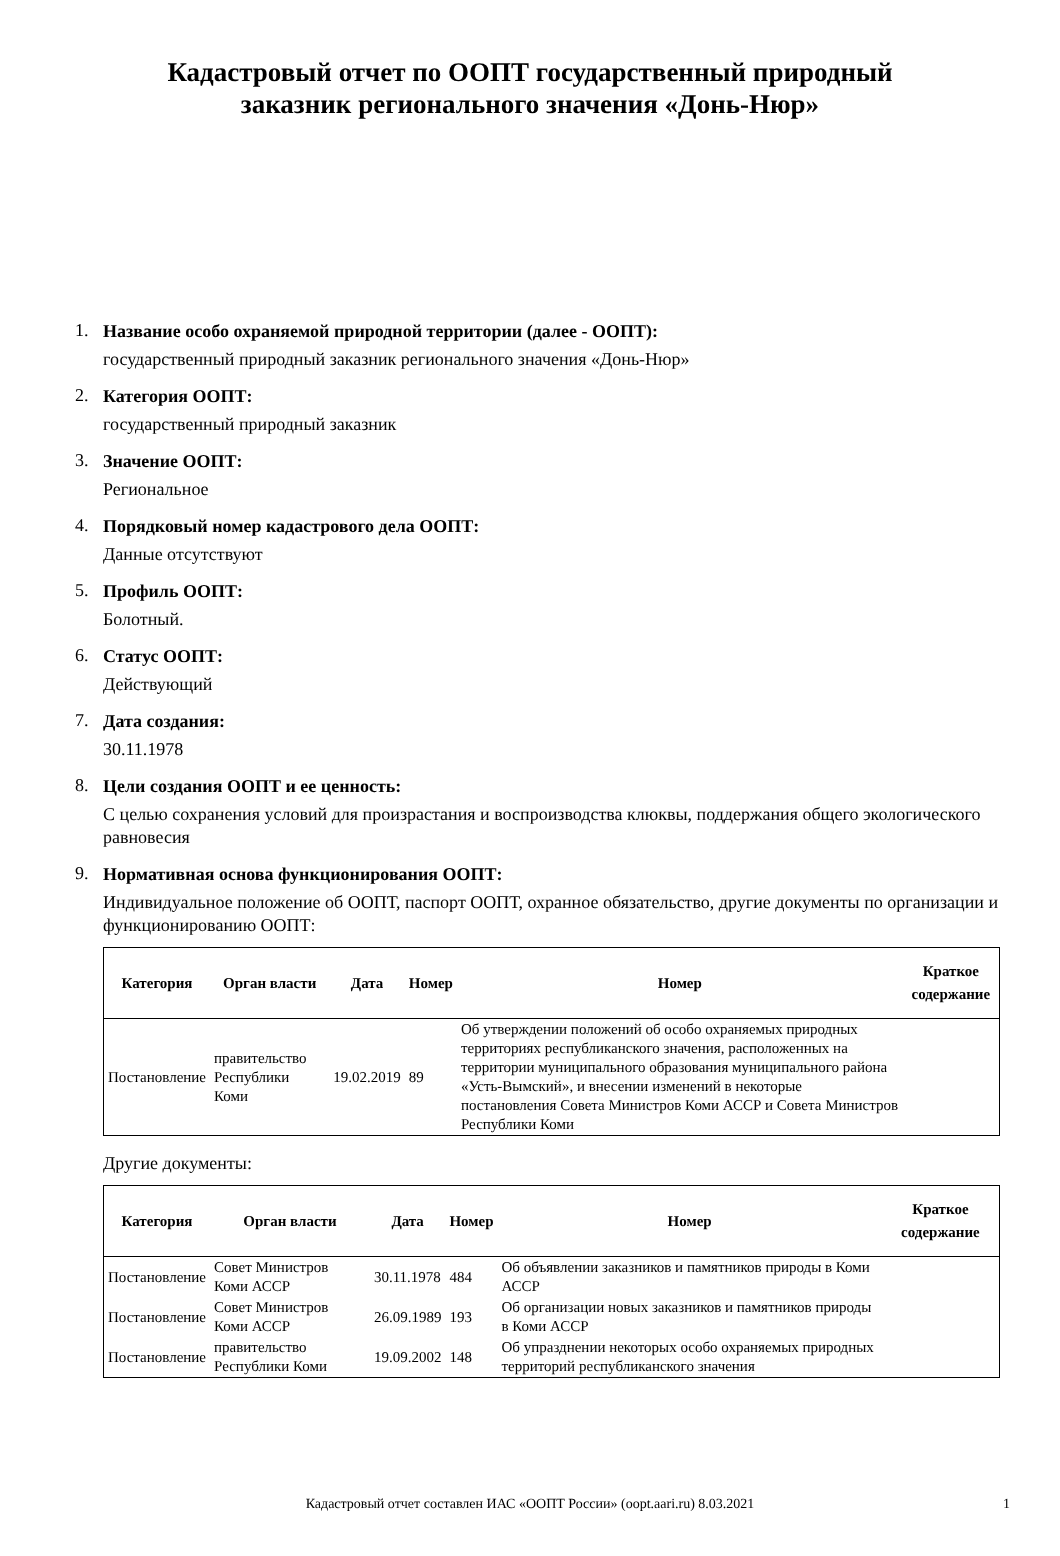Кадастровый отчет по ООПТ государственный природный заказник регионального значения «Донь-Нюр»
1.
Название особо охраняемой природной территории (далее - ООПТ):
государственный природный заказник регионального значения «Донь-Нюр»
2.
Категория ООПТ:
государственный природный заказник
3.
Значение ООПТ:
Региональное
4.
Порядковый номер кадастрового дела ООПТ:
Данные отсутствуют
5.
Профиль ООПТ:
Болотный.
6.
Статус ООПТ:
Действующий
7.
Дата создания:
30.11.1978
8.
Цели создания ООПТ и ее ценность:
С целью сохранения условий для произрастания и воспроизводства клюквы, поддержания общего экологического равновесия
9.
Нормативная основа функционирования ООПТ:
Индивидуальное положение об ООПТ, паспорт ООПТ, охранное обязательство, другие документы по организации и функционированию ООПТ:
| Категория | Орган власти | Дата | Номер | Номер | Краткое содержание |
| --- | --- | --- | --- | --- | --- |
| Постановление | правительство Республики Коми | 19.02.2019 | 89 | Об утверждении положений об особо охраняемых природных территориях республиканского значения, расположенных на территории муниципального образования муниципального района «Усть-Вымский», и внесении изменений в некоторые постановления Совета Министров Коми АССР и Совета Министров Республики Коми | |
Другие документы:
| Категория | Орган власти | Дата | Номер | Номер | Краткое содержание |
| --- | --- | --- | --- | --- | --- |
| Постановление | Совет Министров Коми АССР | 30.11.1978 | 484 | Об объявлении заказников и памятников природы в Коми АССР | |
| Постановление | Совет Министров Коми АССР | 26.09.1989 | 193 | Об организации новых заказников и памятников природы в Коми АССР | |
| Постановление | правительство Республики Коми | 19.09.2002 | 148 | Об упразднении некоторых особо охраняемых природных территорий республиканского значения | |
Кадастровый отчет составлен ИАС «ООПТ России» (oopt.aari.ru) 8.03.2021 1